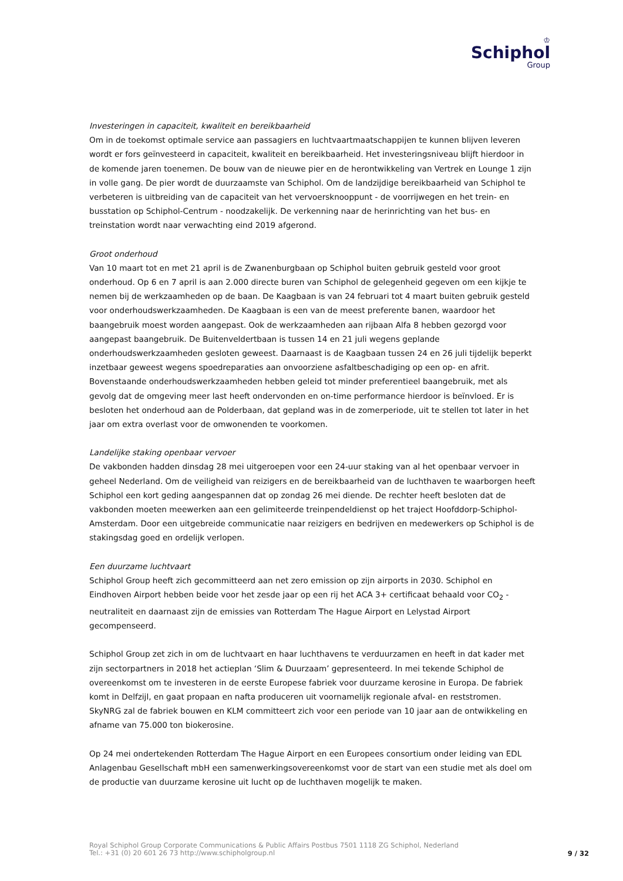♔
Schiphol
Group
Investeringen in capaciteit, kwaliteit en bereikbaarheid
Om in de toekomst optimale service aan passagiers en luchtvaartmaatschappijen te kunnen blijven leveren wordt er fors geïnvesteerd in capaciteit, kwaliteit en bereikbaarheid. Het investeringsniveau blijft hierdoor in de komende jaren toenemen. De bouw van de nieuwe pier en de herontwikkeling van Vertrek en Lounge 1 zijn in volle gang. De pier wordt de duurzaamste van Schiphol. Om de landzijdige bereikbaarheid van Schiphol te verbeteren is uitbreiding van de capaciteit van het vervoersknooppunt - de voorrijwegen en het trein- en busstation op Schiphol-Centrum - noodzakelijk. De verkenning naar de herinrichting van het bus- en treinstation wordt naar verwachting eind 2019 afgerond.
Groot onderhoud
Van 10 maart tot en met 21 april is de Zwanenburgbaan op Schiphol buiten gebruik gesteld voor groot onderhoud. Op 6 en 7 april is aan 2.000 directe buren van Schiphol de gelegenheid gegeven om een kijkje te nemen bij de werkzaamheden op de baan. De Kaagbaan is van 24 februari tot 4 maart buiten gebruik gesteld voor onderhoudswerkzaamheden. De Kaagbaan is een van de meest preferente banen, waardoor het baangebruik moest worden aangepast. Ook de werkzaamheden aan rijbaan Alfa 8 hebben gezorgd voor aangepast baangebruik. De Buitenveldertbaan is tussen 14 en 21 juli wegens geplande onderhoudswerkzaamheden gesloten geweest. Daarnaast is de Kaagbaan tussen 24 en 26 juli tijdelijk beperkt inzetbaar geweest wegens spoedreparaties aan onvoorziene asfaltbeschadiging op een op- en afrit. Bovenstaande onderhoudswerkzaamheden hebben geleid tot minder preferentieel baangebruik, met als gevolg dat de omgeving meer last heeft ondervonden en on-time performance hierdoor is beïnvloed. Er is besloten het onderhoud aan de Polderbaan, dat gepland was in de zomerperiode, uit te stellen tot later in het jaar om extra overlast voor de omwonenden te voorkomen.
Landelijke staking openbaar vervoer
De vakbonden hadden dinsdag 28 mei uitgeroepen voor een 24-uur staking van al het openbaar vervoer in geheel Nederland. Om de veiligheid van reizigers en de bereikbaarheid van de luchthaven te waarborgen heeft Schiphol een kort geding aangespannen dat op zondag 26 mei diende. De rechter heeft besloten dat de vakbonden moeten meewerken aan een gelimiteerde treinpendeldienst op het traject Hoofddorp-Schiphol-Amsterdam. Door een uitgebreide communicatie naar reizigers en bedrijven en medewerkers op Schiphol is de stakingsdag goed en ordelijk verlopen.
Een duurzame luchtvaart
Schiphol Group heeft zich gecommitteerd aan net zero emission op zijn airports in 2030. Schiphol en Eindhoven Airport hebben beide voor het zesde jaar op een rij het ACA 3+ certificaat behaald voor CO<sub>2</sub> -neutraliteit en daarnaast zijn de emissies van Rotterdam The Hague Airport en Lelystad Airport gecompenseerd.
Schiphol Group zet zich in om de luchtvaart en haar luchthavens te verduurzamen en heeft in dat kader met zijn sectorpartners in 2018 het actieplan ‘Slim & Duurzaam’ gepresenteerd. In mei tekende Schiphol de overeenkomst om te investeren in de eerste Europese fabriek voor duurzame kerosine in Europa. De fabriek komt in Delfzijl, en gaat propaan en nafta produceren uit voornamelijk regionale afval- en reststromen. SkyNRG zal de fabriek bouwen en KLM committeert zich voor een periode van 10 jaar aan de ontwikkeling en afname van 75.000 ton biokerosine.
Op 24 mei ondertekenden Rotterdam The Hague Airport en een Europees consortium onder leiding van EDL Anlagenbau Gesellschaft mbH een samenwerkingsovereenkomst voor de start van een studie met als doel om de productie van duurzame kerosine uit lucht op de luchthaven mogelijk te maken.
Royal Schiphol Group Corporate Communications & Public Affairs Postbus 7501 1118 ZG Schiphol, Nederland
Tel.: +31 (0) 20 601 26 73 http://www.schipholgroup.nl
9 / 32